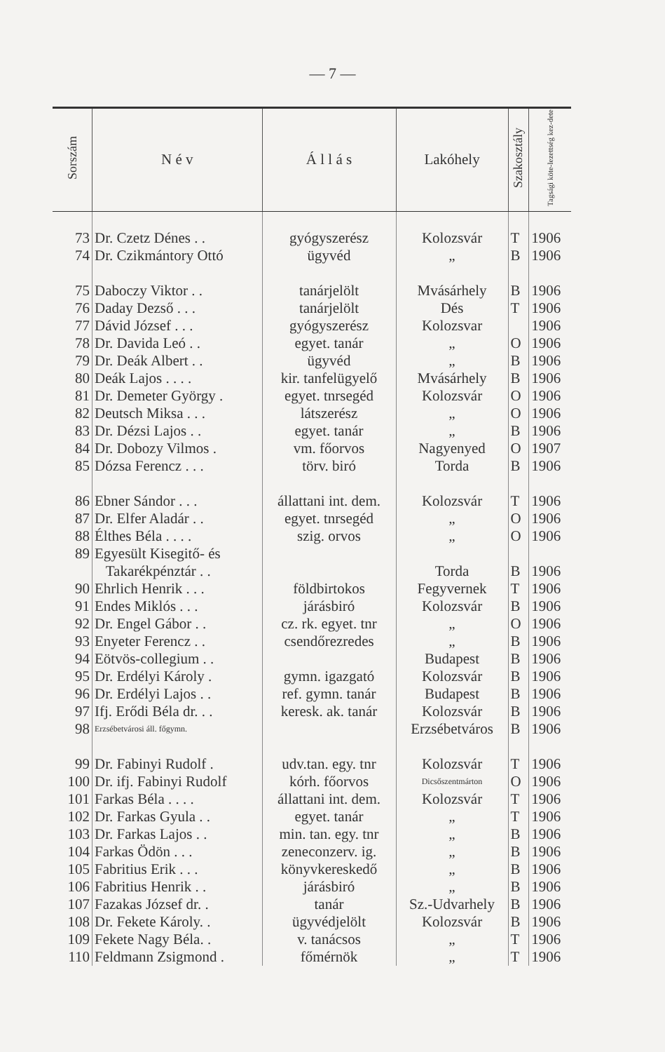— 7 —
| Sorszám | N é v | Á l l á s | Lakóhely | Szakosztály | Tagsági köte-lezettség kez-dete |
| --- | --- | --- | --- | --- | --- |
| 73 | Dr. Czetz Dénes . . | gyógyszerész | Kolozsvár | T | 1906 |
| 74 | Dr. Czikmántory Ottó | ügyvéd | „ | B | 1906 |
| 75 | Daboczy Viktor . . | tanárjelölt | Mvásárhely | B | 1906 |
| 76 | Daday Dezső . . . | tanárjelölt | Dés | T | 1906 |
| 77 | Dávid József . . . | gyógyszerész | Kolozsvar | | 1906 |
| 78 | Dr. Davida Leó . . | egyet. tanár | „ | O | 1906 |
| 79 | Dr. Deák Albert . . | ügyvéd | „ | B | 1906 |
| 80 | Deák Lajos . . . . | kir. tanfelügyelő | Mvásárhely | B | 1906 |
| 81 | Dr. Demeter György . | egyet. tnrsegéd | Kolozsvár | O | 1906 |
| 82 | Deutsch Miksa . . . | látszerész | „ | O | 1906 |
| 83 | Dr. Dézsi Lajos . . | egyet. tanár | „ | B | 1906 |
| 84 | Dr. Dobozy Vilmos . | vm. főorvos | Nagyenyed | O | 1907 |
| 85 | Dózsa Ferencz . . . | törv. biró | Torda | B | 1906 |
| 86 | Ebner Sándor . . . | állattani int. dem. | Kolozsvár | T | 1906 |
| 87 | Dr. Elfer Aladár . . | egyet. tnrsegéd | „ | O | 1906 |
| 88 | Élthes Béla . . . . | szig. orvos | „ | O | 1906 |
| 89 | Egyesült Kisegitő- és | | | | |
| | Takarékpénztár . . | | Torda | B | 1906 |
| 90 | Ehrlich Henrik . . . | földbirtokos | Fegyvernek | T | 1906 |
| 91 | Endes Miklós . . . | járásbiró | Kolozsvár | B | 1906 |
| 92 | Dr. Engel Gábor . . | cz. rk. egyet. tnr | „ | O | 1906 |
| 93 | Enyeter Ferencz . . | csendőrezredes | „ | B | 1906 |
| 94 | Eötvös-collegium . . | | Budapest | B | 1906 |
| 95 | Dr. Erdélyi Károly . | gymn. igazgató | Kolozsvár | B | 1906 |
| 96 | Dr. Erdélyi Lajos . . | ref. gymn. tanár | Budapest | B | 1906 |
| 97 | Ifj. Erődi Béla dr. . . | keresk. ak. tanár | Kolozsvár | B | 1906 |
| 98 | Erzsébetvárosi áll. főgymn. | | Erzsébetváros | B | 1906 |
| 99 | Dr. Fabinyi Rudolf . | udv.tan. egy. tnr | Kolozsvár | T | 1906 |
| 100 | Dr. ifj. Fabinyi Rudolf | kórh. főorvos | Dicsőszentmárton | O | 1906 |
| 101 | Farkas Béla . . . . | állattani int. dem. | Kolozsvár | T | 1906 |
| 102 | Dr. Farkas Gyula . . | egyet. tanár | „ | T | 1906 |
| 103 | Dr. Farkas Lajos . . | min. tan. egy. tnr | „ | B | 1906 |
| 104 | Farkas Ödön . . . | zeneconzerv. ig. | „ | B | 1906 |
| 105 | Fabritius Erik . . . | könyvkereskedő | „ | B | 1906 |
| 106 | Fabritius Henrik . . | járásbiró | „ | B | 1906 |
| 107 | Fazakas József dr. . | tanár | Sz.-Udvarhely | B | 1906 |
| 108 | Dr. Fekete Károly. . | ügyvédjelölt | Kolozsvár | B | 1906 |
| 109 | Fekete Nagy Béla. . | v. tanácsos | „ | T | 1906 |
| 110 | Feldmann Zsigmond . | főmérnök | „ | T | 1906 |